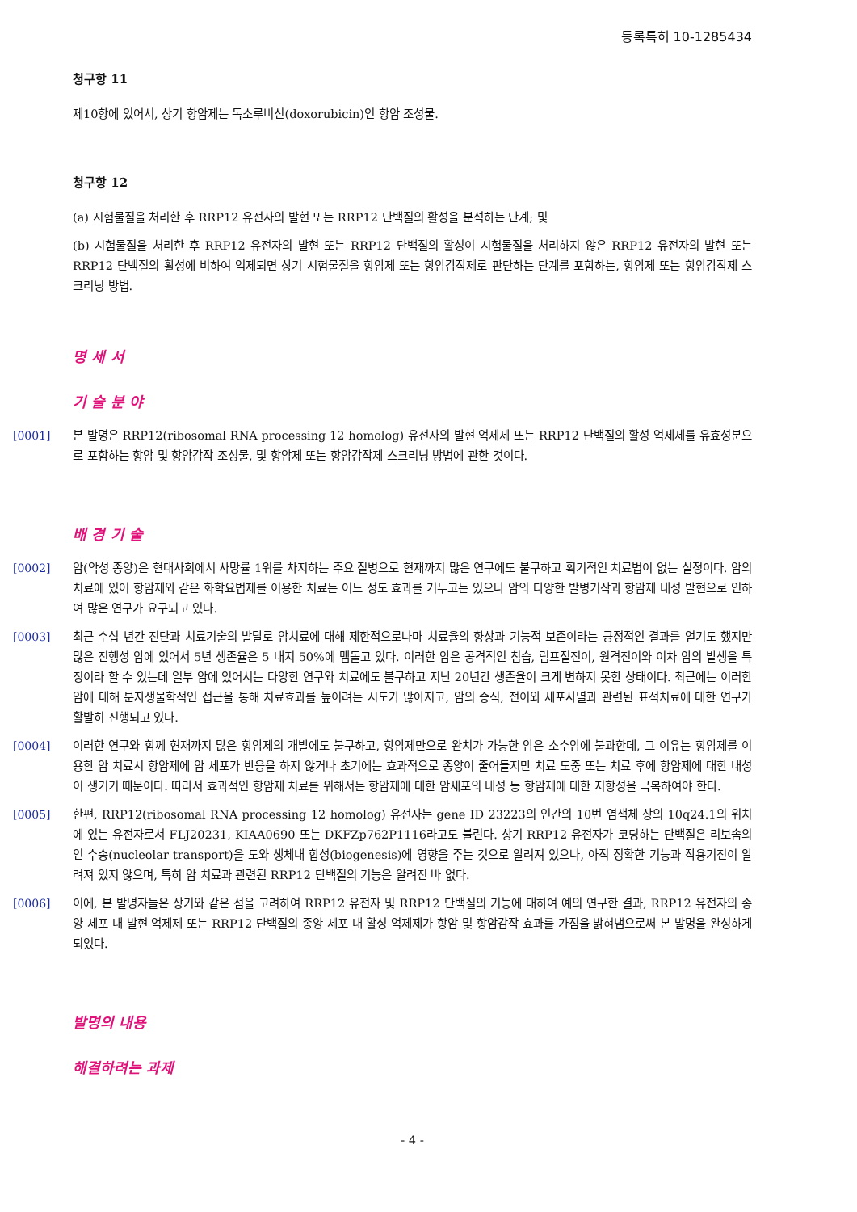등록특허 10-1285434
청구항 11
제10항에 있어서, 상기 항암제는 독소루비신(doxorubicin)인 항암 조성물.
청구항 12
(a) 시험물질을 처리한 후 RRP12 유전자의 발현 또는 RRP12 단백질의 활성을 분석하는 단계; 및
(b) 시험물질을 처리한 후 RRP12 유전자의 발현 또는 RRP12 단백질의 활성이 시험물질을 처리하지 않은 RRP12 유전자의 발현 또는 RRP12 단백질의 활성에 비하여 억제되면 상기 시험물질을 항암제 또는 항암감작제로 판단하는 단계를 포함하는, 항암제 또는 항암감작제 스크리닝 방법.
명 세 서
기 술 분 야
[0001] 본 발명은 RRP12(ribosomal RNA processing 12 homolog) 유전자의 발현 억제제 또는 RRP12 단백질의 활성 억제제를 유효성분으로 포함하는 항암 및 항암감작 조성물, 및 항암제 또는 항암감작제 스크리닝 방법에 관한 것이다.
배 경 기 술
[0002] 암(악성 종양)은 현대사회에서 사망률 1위를 차지하는 주요 질병으로 현재까지 많은 연구에도 불구하고 획기적인 치료법이 없는 실정이다. 암의 치료에 있어 항암제와 같은 화학요법제를 이용한 치료는 어느 정도 효과를 거두고는 있으나 암의 다양한 발병기작과 항암제 내성 발현으로 인하여 많은 연구가 요구되고 있다.
[0003] 최근 수십 년간 진단과 치료기술의 발달로 암치료에 대해 제한적으로나마 치료율의 향상과 기능적 보존이라는 긍정적인 결과를 얻기도 했지만 많은 진행성 암에 있어서 5년 생존율은 5 내지 50%에 맴돌고 있다. 이러한 암은 공격적인 침습, 림프절전이, 원격전이와 이차 암의 발생을 특징이라 할 수 있는데 일부 암에 있어서는 다양한 연구와 치료에도 불구하고 지난 20년간 생존율이 크게 변하지 못한 상태이다. 최근에는 이러한 암에 대해 분자생물학적인 접근을 통해 치료효과를 높이려는 시도가 많아지고, 암의 증식, 전이와 세포사멸과 관련된 표적치료에 대한 연구가 활발히 진행되고 있다.
[0004] 이러한 연구와 함께 현재까지 많은 항암제의 개발에도 불구하고, 항암제만으로 완치가 가능한 암은 소수암에 불과한데, 그 이유는 항암제를 이용한 암 치료시 항암제에 암 세포가 반응을 하지 않거나 초기에는 효과적으로 종양이 줄어들지만 치료 도중 또는 치료 후에 항암제에 대한 내성이 생기기 때문이다. 따라서 효과적인 항암제 치료를 위해서는 항암제에 대한 암세포의 내성 등 항암제에 대한 저항성을 극복하여야 한다.
[0005] 한편, RRP12(ribosomal RNA processing 12 homolog) 유전자는 gene ID 23223의 인간의 10번 염색체 상의 10q24.1의 위치에 있는 유전자로서 FLJ20231, KIAA0690 또는 DKFZp762P1116라고도 불린다. 상기 RRP12 유전자가 코딩하는 단백질은 리보솜의 인 수송(nucleolar transport)을 도와 생체내 합성(biogenesis)에 영향을 주는 것으로 알려져 있으나, 아직 정확한 기능과 작용기전이 알려져 있지 않으며, 특히 암 치료과 관련된 RRP12 단백질의 기능은 알려진 바 없다.
[0006] 이에, 본 발명자들은 상기와 같은 점을 고려하여 RRP12 유전자 및 RRP12 단백질의 기능에 대하여 예의 연구한 결과, RRP12 유전자의 종양 세포 내 발현 억제제 또는 RRP12 단백질의 종양 세포 내 활성 억제제가 항암 및 항암감작 효과를 가짐을 밝혀냄으로써 본 발명을 완성하게 되었다.
발명의 내용
해결하려는 과제
- 4 -